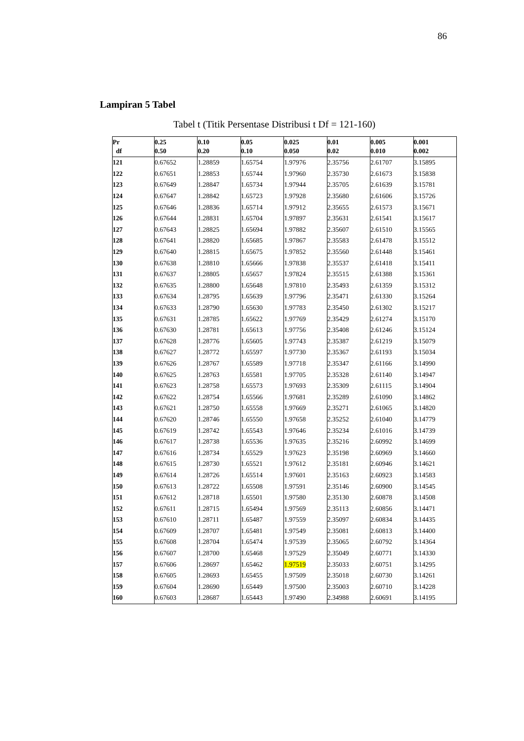86
Lampiran 5 Tabel
Tabel t (Titik Persentase Distribusi t Df = 121-160)
| Pr df | 0.25 0.50 | 0.10 0.20 | 0.05 0.10 | 0.025 0.050 | 0.01 0.02 | 0.005 0.010 | 0.001 0.002 |
| --- | --- | --- | --- | --- | --- | --- | --- |
| 121 | 0.67652 | 1.28859 | 1.65754 | 1.97976 | 2.35756 | 2.61707 | 3.15895 |
| 122 | 0.67651 | 1.28853 | 1.65744 | 1.97960 | 2.35730 | 2.61673 | 3.15838 |
| 123 | 0.67649 | 1.28847 | 1.65734 | 1.97944 | 2.35705 | 2.61639 | 3.15781 |
| 124 | 0.67647 | 1.28842 | 1.65723 | 1.97928 | 2.35680 | 2.61606 | 3.15726 |
| 125 | 0.67646 | 1.28836 | 1.65714 | 1.97912 | 2.35655 | 2.61573 | 3.15671 |
| 126 | 0.67644 | 1.28831 | 1.65704 | 1.97897 | 2.35631 | 2.61541 | 3.15617 |
| 127 | 0.67643 | 1.28825 | 1.65694 | 1.97882 | 2.35607 | 2.61510 | 3.15565 |
| 128 | 0.67641 | 1.28820 | 1.65685 | 1.97867 | 2.35583 | 2.61478 | 3.15512 |
| 129 | 0.67640 | 1.28815 | 1.65675 | 1.97852 | 2.35560 | 2.61448 | 3.15461 |
| 130 | 0.67638 | 1.28810 | 1.65666 | 1.97838 | 2.35537 | 2.61418 | 3.15411 |
| 131 | 0.67637 | 1.28805 | 1.65657 | 1.97824 | 2.35515 | 2.61388 | 3.15361 |
| 132 | 0.67635 | 1.28800 | 1.65648 | 1.97810 | 2.35493 | 2.61359 | 3.15312 |
| 133 | 0.67634 | 1.28795 | 1.65639 | 1.97796 | 2.35471 | 2.61330 | 3.15264 |
| 134 | 0.67633 | 1.28790 | 1.65630 | 1.97783 | 2.35450 | 2.61302 | 3.15217 |
| 135 | 0.67631 | 1.28785 | 1.65622 | 1.97769 | 2.35429 | 2.61274 | 3.15170 |
| 136 | 0.67630 | 1.28781 | 1.65613 | 1.97756 | 2.35408 | 2.61246 | 3.15124 |
| 137 | 0.67628 | 1.28776 | 1.65605 | 1.97743 | 2.35387 | 2.61219 | 3.15079 |
| 138 | 0.67627 | 1.28772 | 1.65597 | 1.97730 | 2.35367 | 2.61193 | 3.15034 |
| 139 | 0.67626 | 1.28767 | 1.65589 | 1.97718 | 2.35347 | 2.61166 | 3.14990 |
| 140 | 0.67625 | 1.28763 | 1.65581 | 1.97705 | 2.35328 | 2.61140 | 3.14947 |
| 141 | 0.67623 | 1.28758 | 1.65573 | 1.97693 | 2.35309 | 2.61115 | 3.14904 |
| 142 | 0.67622 | 1.28754 | 1.65566 | 1.97681 | 2.35289 | 2.61090 | 3.14862 |
| 143 | 0.67621 | 1.28750 | 1.65558 | 1.97669 | 2.35271 | 2.61065 | 3.14820 |
| 144 | 0.67620 | 1.28746 | 1.65550 | 1.97658 | 2.35252 | 2.61040 | 3.14779 |
| 145 | 0.67619 | 1.28742 | 1.65543 | 1.97646 | 2.35234 | 2.61016 | 3.14739 |
| 146 | 0.67617 | 1.28738 | 1.65536 | 1.97635 | 2.35216 | 2.60992 | 3.14699 |
| 147 | 0.67616 | 1.28734 | 1.65529 | 1.97623 | 2.35198 | 2.60969 | 3.14660 |
| 148 | 0.67615 | 1.28730 | 1.65521 | 1.97612 | 2.35181 | 2.60946 | 3.14621 |
| 149 | 0.67614 | 1.28726 | 1.65514 | 1.97601 | 2.35163 | 2.60923 | 3.14583 |
| 150 | 0.67613 | 1.28722 | 1.65508 | 1.97591 | 2.35146 | 2.60900 | 3.14545 |
| 151 | 0.67612 | 1.28718 | 1.65501 | 1.97580 | 2.35130 | 2.60878 | 3.14508 |
| 152 | 0.67611 | 1.28715 | 1.65494 | 1.97569 | 2.35113 | 2.60856 | 3.14471 |
| 153 | 0.67610 | 1.28711 | 1.65487 | 1.97559 | 2.35097 | 2.60834 | 3.14435 |
| 154 | 0.67609 | 1.28707 | 1.65481 | 1.97549 | 2.35081 | 2.60813 | 3.14400 |
| 155 | 0.67608 | 1.28704 | 1.65474 | 1.97539 | 2.35065 | 2.60792 | 3.14364 |
| 156 | 0.67607 | 1.28700 | 1.65468 | 1.97529 | 2.35049 | 2.60771 | 3.14330 |
| 157 | 0.67606 | 1.28697 | 1.65462 | 1.97519 | 2.35033 | 2.60751 | 3.14295 |
| 158 | 0.67605 | 1.28693 | 1.65455 | 1.97509 | 2.35018 | 2.60730 | 3.14261 |
| 159 | 0.67604 | 1.28690 | 1.65449 | 1.97500 | 2.35003 | 2.60710 | 3.14228 |
| 160 | 0.67603 | 1.28687 | 1.65443 | 1.97490 | 2.34988 | 2.60691 | 3.14195 |